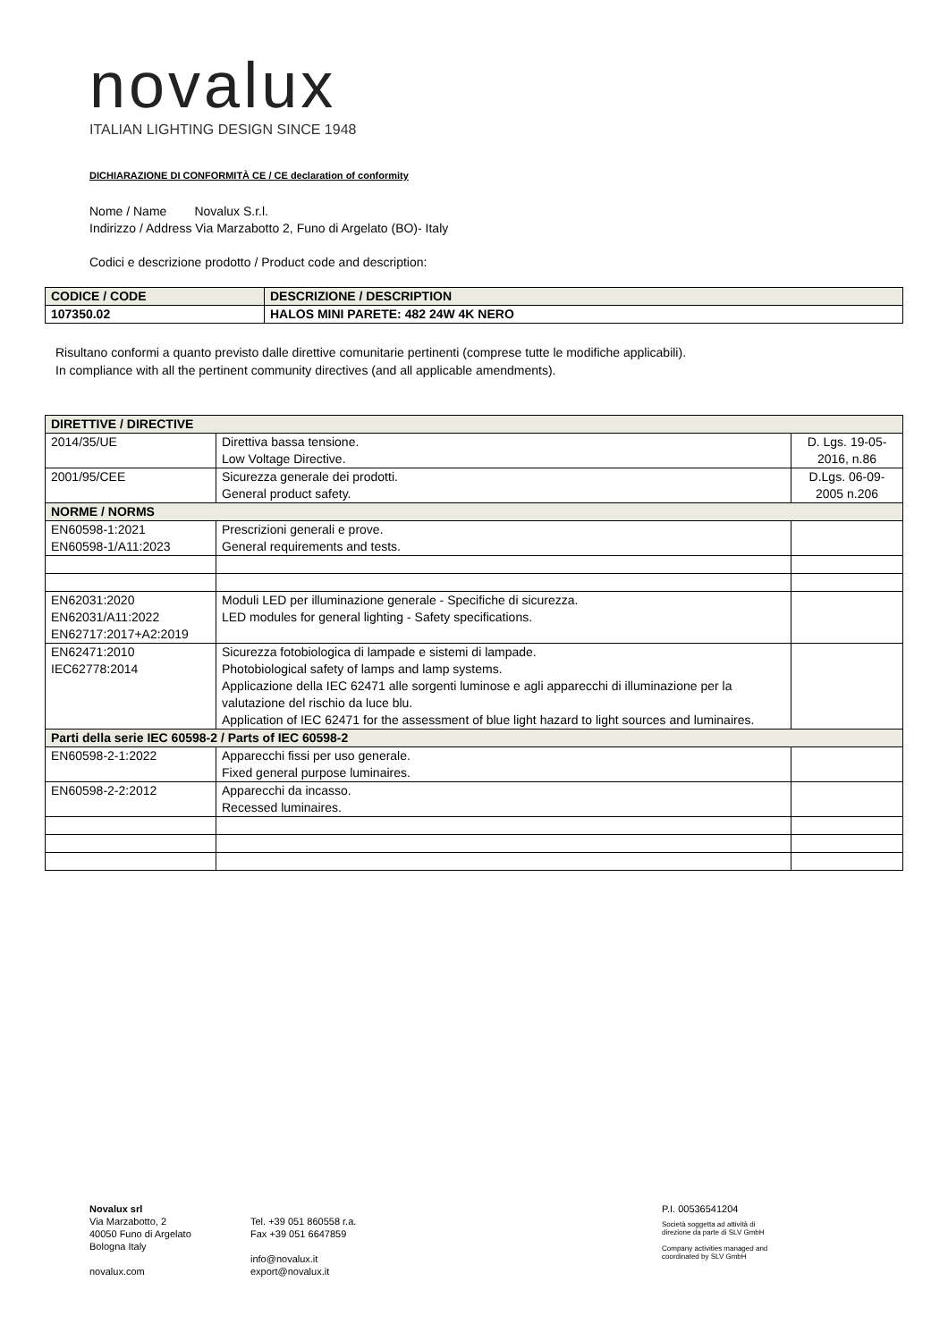novalux
ITALIAN LIGHTING DESIGN SINCE 1948
DICHIARAZIONE DI CONFORMITÀ CE / CE declaration of conformity
Nome / Name Novalux S.r.l.
Indirizzo / Address Via Marzabotto 2, Funo di Argelato (BO)- Italy
Codici e descrizione prodotto / Product code and description:
| CODICE / CODE | DESCRIZIONE / DESCRIPTION |
| --- | --- |
| 107350.02 | HALOS MINI PARETE: 482 24W 4K NERO |
Risultano conformi a quanto previsto dalle direttive comunitarie pertinenti (comprese tutte le modifiche applicabili).
In compliance with all the pertinent community directives (and all applicable amendments).
| DIRETTIVE / DIRECTIVE | | |
| 2014/35/UE | Direttiva bassa tensione. Low Voltage Directive. | D. Lgs. 19-05- 2016, n.86 |
| 2001/95/CEE | Sicurezza generale dei prodotti. General product safety. | D.Lgs. 06-09- 2005 n.206 |
| NORME / NORMS | | |
| EN60598-1:2021 EN60598-1/A11:2023 | Prescrizioni generali e prove. General requirements and tests. | |
| EN62031:2020 EN62031/A11:2022 EN62717:2017+A2:2019 | Moduli LED per illuminazione generale - Specifiche di sicurezza. LED modules for general lighting - Safety specifications. | |
| EN62471:2010 IEC62778:2014 | Sicurezza fotobiologica di lampade e sistemi di lampade. Photobiological safety of lamps and lamp systems. Applicazione della IEC 62471 alle sorgenti luminose e agli apparecchi di illuminazione per la valutazione del rischio da luce blu. Application of IEC 62471 for the assessment of blue light hazard to light sources and luminaires. | |
| Parti della serie IEC 60598-2 / Parts of IEC 60598-2 | | |
| EN60598-2-1:2022 | Apparecchi fissi per uso generale. Fixed general purpose luminaires. | |
| EN60598-2-2:2012 | Apparecchi da incasso. Recessed luminaires. | |
Novalux srl
Via Marzabotto, 2
40050 Funo di Argelato
Bologna Italy
novalux.com
Tel. +39 051 860558 r.a.
Fax +39 051 6647859
info@novalux.it
export@novalux.it
P.I. 00536541204
Società soggetta ad attività di
direzione da parte di SLV GmbH
Company activities managed and
coordinated by SLV GmbH